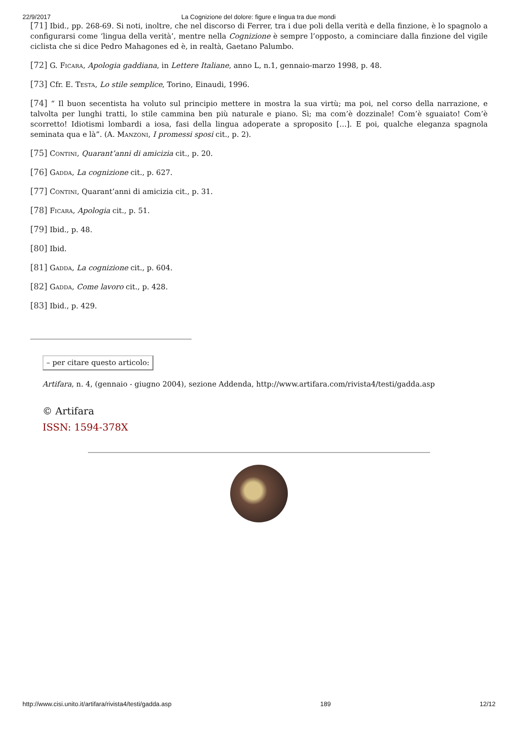22/9/2017 La Cognizione del dolore: figure e lingua tra due mondi
[71] Ibid., pp. 268-69. Si noti, inoltre, che nel discorso di Ferrer, tra i due poli della verità e della finzione, è lo spagnolo a configurarsi come ‘lingua della verità’, mentre nella Cognizione è sempre l’opposto, a cominciare dalla finzione del vigile ciclista che si dice Pedro Mahagones ed è, in realtà, Gaetano Palumbo.
[72] G. Ficara, Apologia gaddiana, in Lettere Italiane, anno L, n.1, gennaio-marzo 1998, p. 48.
[73] Cfr. E. Testa, Lo stile semplice, Torino, Einaudi, 1996.
[74] “ Il buon secentista ha voluto sul principio mettere in mostra la sua virtù; ma poi, nel corso della narrazione, e talvolta per lunghi tratti, lo stile cammina ben più naturale e piano. Sì; ma com’è dozzinale! Com’è sguaiato! Com’è scorretto! Idiotismi lombardi a iosa, fasi della lingua adoperate a sproposito […]. E poi, qualche eleganza spagnola seminata qua e là”. (A. Manzoni, I promessi sposi cit., p. 2).
[75] Contini, Quarant’anni di amicizia cit., p. 20.
[76] Gadda, La cognizione cit., p. 627.
[77] Contini, Quarant’anni di amicizia cit., p. 31.
[78] Ficara, Apologia cit., p. 51.
[79] Ibid., p. 48.
[80] Ibid.
[81] Gadda, La cognizione cit., p. 604.
[82] Gadda, Come lavoro cit., p. 428.
[83] Ibid., p. 429.
– per citare questo articolo:
Artifara, n. 4, (gennaio - giugno 2004), sezione Addenda, http://www.artifara.com/rivista4/testi/gadda.asp
© Artifara
ISSN: 1594-378X
http://www.cisi.unito.it/artifara/rivista4/testi/gadda.asp 189 12/12